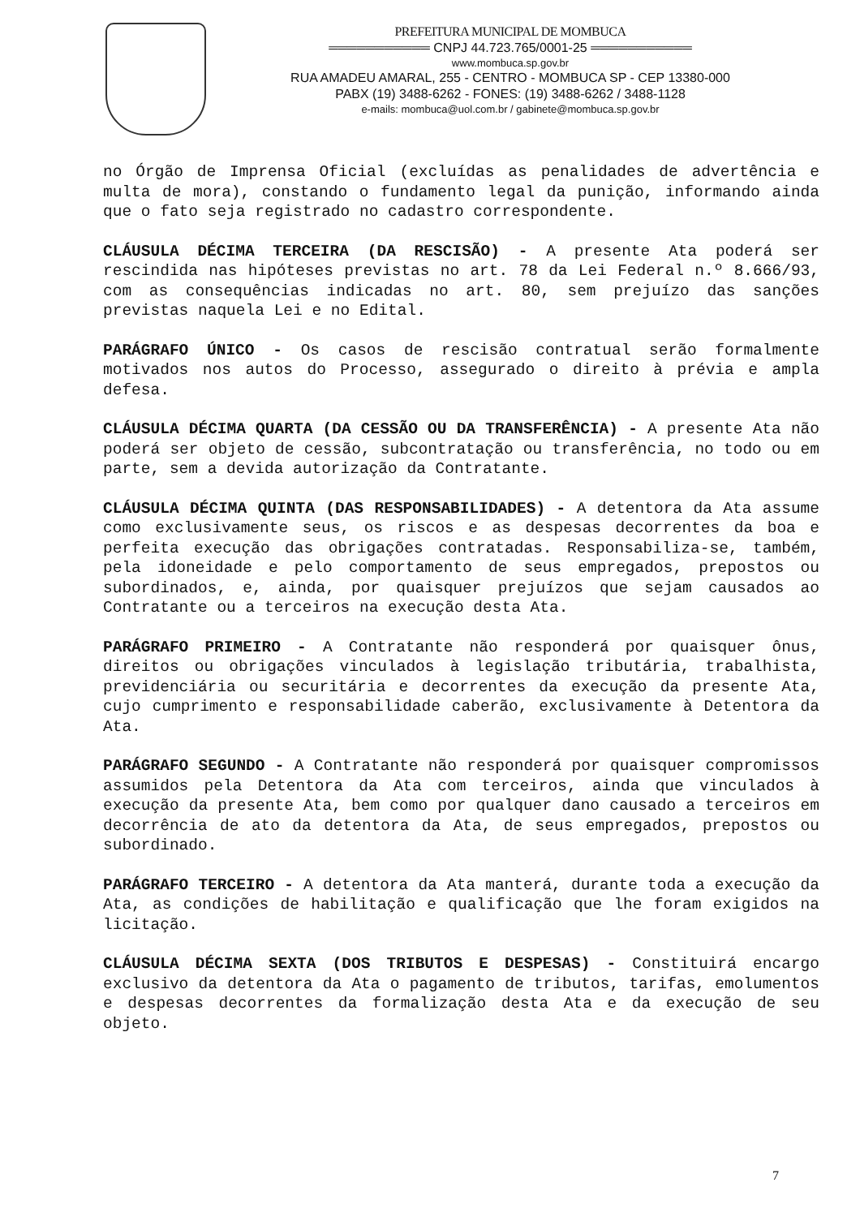PREFEITURA MUNICIPAL DE MOMBUCA
═══════════ CNPJ 44.723.765/0001-25 ═══════════
www.mombuca.sp.gov.br
RUA AMADEU AMARAL, 255 - CENTRO - MOMBUCA SP - CEP 13380-000
PABX (19) 3488-6262 - FONES: (19) 3488-6262 / 3488-1128
e-mails: mombuca@uol.com.br / gabinete@mombuca.sp.gov.br
no Órgão de Imprensa Oficial (excluídas as penalidades de advertência e multa de mora), constando o fundamento legal da punição, informando ainda que o fato seja registrado no cadastro correspondente.
CLÁUSULA DÉCIMA TERCEIRA (DA RESCISÃO) - A presente Ata poderá ser rescindida nas hipóteses previstas no art. 78 da Lei Federal n.º 8.666/93, com as consequências indicadas no art. 80, sem prejuízo das sanções previstas naquela Lei e no Edital.
PARÁGRAFO ÚNICO - Os casos de rescisão contratual serão formalmente motivados nos autos do Processo, assegurado o direito à prévia e ampla defesa.
CLÁUSULA DÉCIMA QUARTA (DA CESSÃO OU DA TRANSFERÊNCIA) - A presente Ata não poderá ser objeto de cessão, subcontratação ou transferência, no todo ou em parte, sem a devida autorização da Contratante.
CLÁUSULA DÉCIMA QUINTA (DAS RESPONSABILIDADES) - A detentora da Ata assume como exclusivamente seus, os riscos e as despesas decorrentes da boa e perfeita execução das obrigações contratadas. Responsabiliza-se, também, pela idoneidade e pelo comportamento de seus empregados, prepostos ou subordinados, e, ainda, por quaisquer prejuízos que sejam causados ao Contratante ou a terceiros na execução desta Ata.
PARÁGRAFO PRIMEIRO - A Contratante não responderá por quaisquer ônus, direitos ou obrigações vinculados à legislação tributária, trabalhista, previdenciária ou securitária e decorrentes da execução da presente Ata, cujo cumprimento e responsabilidade caberão, exclusivamente à Detentora da Ata.
PARÁGRAFO SEGUNDO - A Contratante não responderá por quaisquer compromissos assumidos pela Detentora da Ata com terceiros, ainda que vinculados à execução da presente Ata, bem como por qualquer dano causado a terceiros em decorrência de ato da detentora da Ata, de seus empregados, prepostos ou subordinado.
PARÁGRAFO TERCEIRO - A detentora da Ata manterá, durante toda a execução da Ata, as condições de habilitação e qualificação que lhe foram exigidos na licitação.
CLÁUSULA DÉCIMA SEXTA (DOS TRIBUTOS E DESPESAS) - Constituirá encargo exclusivo da detentora da Ata o pagamento de tributos, tarifas, emolumentos e despesas decorrentes da formalização desta Ata e da execução de seu objeto.
7